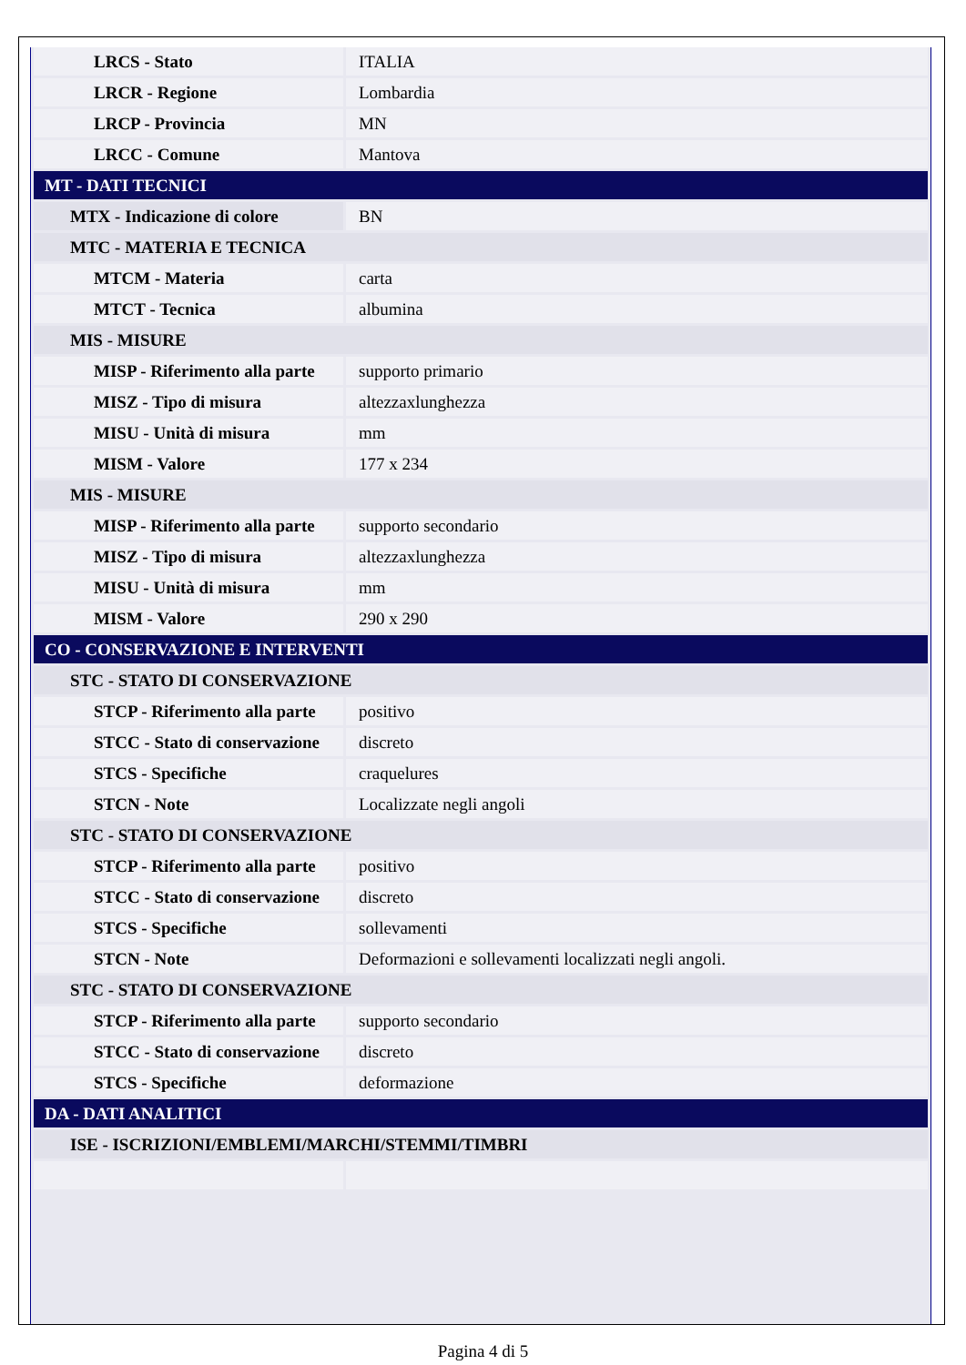| LRCS - Stato | ITALIA |
| LRCR - Regione | Lombardia |
| LRCP - Provincia | MN |
| LRCC - Comune | Mantova |
| MT - DATI TECNICI | |
| MTX - Indicazione di colore | BN |
| MTC - MATERIA E TECNICA | |
| MTCM - Materia | carta |
| MTCT - Tecnica | albumina |
| MIS - MISURE | |
| MISP - Riferimento alla parte | supporto primario |
| MISZ - Tipo di misura | altezzaxlunghezza |
| MISU - Unità di misura | mm |
| MISM - Valore | 177 x 234 |
| MIS - MISURE | |
| MISP - Riferimento alla parte | supporto secondario |
| MISZ - Tipo di misura | altezzaxlunghezza |
| MISU - Unità di misura | mm |
| MISM - Valore | 290 x 290 |
| CO - CONSERVAZIONE E INTERVENTI | |
| STC - STATO DI CONSERVAZIONE | |
| STCP - Riferimento alla parte | positivo |
| STCC - Stato di conservazione | discreto |
| STCS - Specifiche | craquelures |
| STCN - Note | Localizzate negli angoli |
| STC - STATO DI CONSERVAZIONE | |
| STCP - Riferimento alla parte | positivo |
| STCC - Stato di conservazione | discreto |
| STCS - Specifiche | sollevamenti |
| STCN - Note | Deformazioni e sollevamenti localizzati negli angoli. |
| STC - STATO DI CONSERVAZIONE | |
| STCP - Riferimento alla parte | supporto secondario |
| STCC - Stato di conservazione | discreto |
| STCS - Specifiche | deformazione |
| DA - DATI ANALITICI | |
| ISE - ISCRIZIONI/EMBLEMI/MARCHI/STEMMI/TIMBRI | |
Pagina 4 di 5